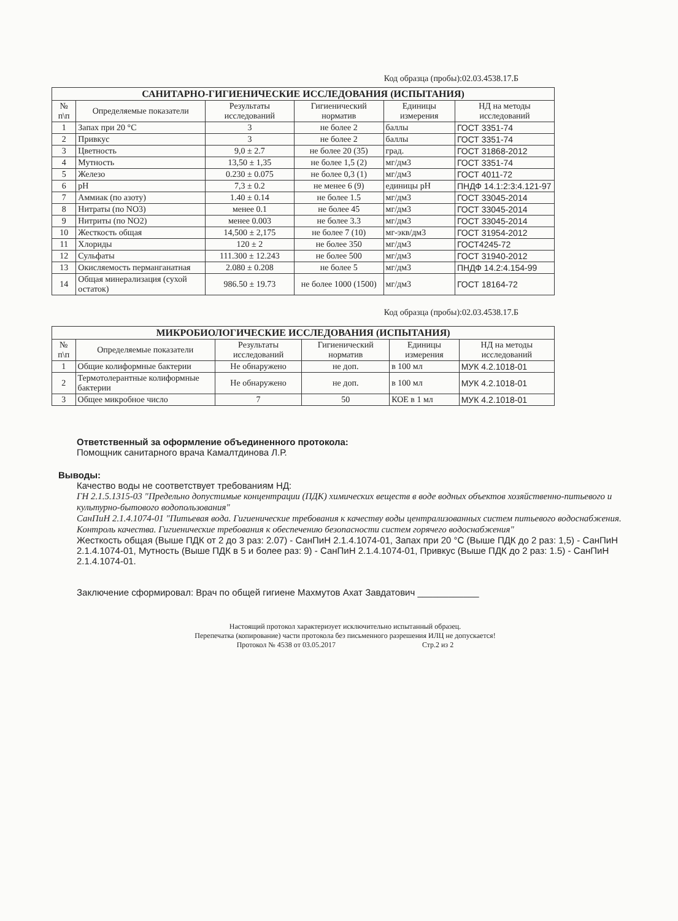Код образца (пробы):02.03.4538.17.Б
| САНИТАРНО-ГИГИЕНИЧЕСКИЕ ИССЛЕДОВАНИЯ (ИСПЫТАНИЯ) | | | | | |
| --- | --- | --- | --- | --- | --- |
| № п\п | Определяемые показатели | Результаты исследований | Гигиенический норматив | Единицы измерения | НД на методы исследований |
| 1 | Запах при 20 °С | 3 | не более 2 | баллы | ГОСТ 3351-74 |
| 2 | Привкус | 3 | не более 2 | баллы | ГОСТ 3351-74 |
| 3 | Цветность | 9,0 ± 2.7 | не более 20 (35) | град. | ГОСТ 31868-2012 |
| 4 | Мутность | 13,50 ± 1,35 | не более 1,5 (2) | мг/дм3 | ГОСТ 3351-74 |
| 5 | Железо | 0.230 ± 0.075 | не более 0,3 (1) | мг/дм3 | ГОСТ 4011-72 |
| 6 | pH | 7,3 ± 0.2 | не менее 6 (9) | единицы pH | ПНДФ 14.1:2:3:4.121-97 |
| 7 | Аммиак (по азоту) | 1.40 ± 0.14 | не более 1.5 | мг/дм3 | ГОСТ 33045-2014 |
| 8 | Нитраты (по NO3) | менее 0.1 | не более 45 | мг/дм3 | ГОСТ 33045-2014 |
| 9 | Нитриты (по NO2) | менее 0.003 | не более 3.3 | мг/дм3 | ГОСТ 33045-2014 |
| 10 | Жесткость общая | 14,500 ± 2,175 | не более 7 (10) | мг-экв/дм3 | ГОСТ 31954-2012 |
| 11 | Хлориды | 120 ± 2 | не более 350 | мг/дм3 | ГОСТ4245-72 |
| 12 | Сульфаты | 111.300 ± 12.243 | не более 500 | мг/дм3 | ГОСТ 31940-2012 |
| 13 | Окисляемость перманганатная | 2.080 ± 0.208 | не более 5 | мг/дм3 | ПНДФ 14.2:4.154-99 |
| 14 | Общая минерализация (сухой остаток) | 986.50 ± 19.73 | не более 1000 (1500) | мг/дм3 | ГОСТ 18164-72 |
Код образца (пробы):02.03.4538.17.Б
| МИКРОБИОЛОГИЧЕСКИЕ ИССЛЕДОВАНИЯ (ИСПЫТАНИЯ) | | | | | |
| --- | --- | --- | --- | --- | --- |
| № п\п | Определяемые показатели | Результаты исследований | Гигиенический норматив | Единицы измерения | НД на методы исследований |
| 1 | Общие колиформные бактерии | Не обнаружено | не доп. | в 100 мл | МУК 4.2.1018-01 |
| 2 | Термотолерантные колиформные бактерии | Не обнаружено | не доп. | в 100 мл | МУК 4.2.1018-01 |
| 3 | Общее микробное число | 7 | 50 | КОЕ в 1 мл | МУК 4.2.1018-01 |
Ответственный за оформление объединенного протокола:
Помощник санитарного врача Камалтдинова Л.Р.
Выводы:
Качество воды не соответствует требованиям НД:
ГН 2.1.5.1315-03 "Предельно допустимые концентрации (ПДК) химических веществ в воде водных объектов хозяйственно-питьевого и культурно-бытового водопользования"
СанПиН 2.1.4.1074-01 "Питьевая вода. Гигиенические требования к качеству воды централизованных систем питьевого водоснабжения. Контроль качества. Гигиенические требования к обеспечению безопасности систем горячего водоснабжения"
Жесткость общая (Выше ПДК от 2 до 3 раз: 2.07) - СанПиН 2.1.4.1074-01, Запах при 20 °С (Выше ПДК до 2 раз: 1,5) - СанПиН 2.1.4.1074-01, Мутность (Выше ПДК в 5 и более раз: 9) - СанПиН 2.1.4.1074-01, Привкус (Выше ПДК до 2 раз: 1.5) - СанПиН 2.1.4.1074-01.
Заключение сформировал: Врач по общей гигиене Махмутов Ахат Завдатович ____________
Настоящий протокол характеризует исключительно испытанный образец.
Перепечатка (копирование) части протокола без письменного разрешения ИЛЦ не допускается!
Протокол № 4538 от 03.05.2017 Стр.2 из 2